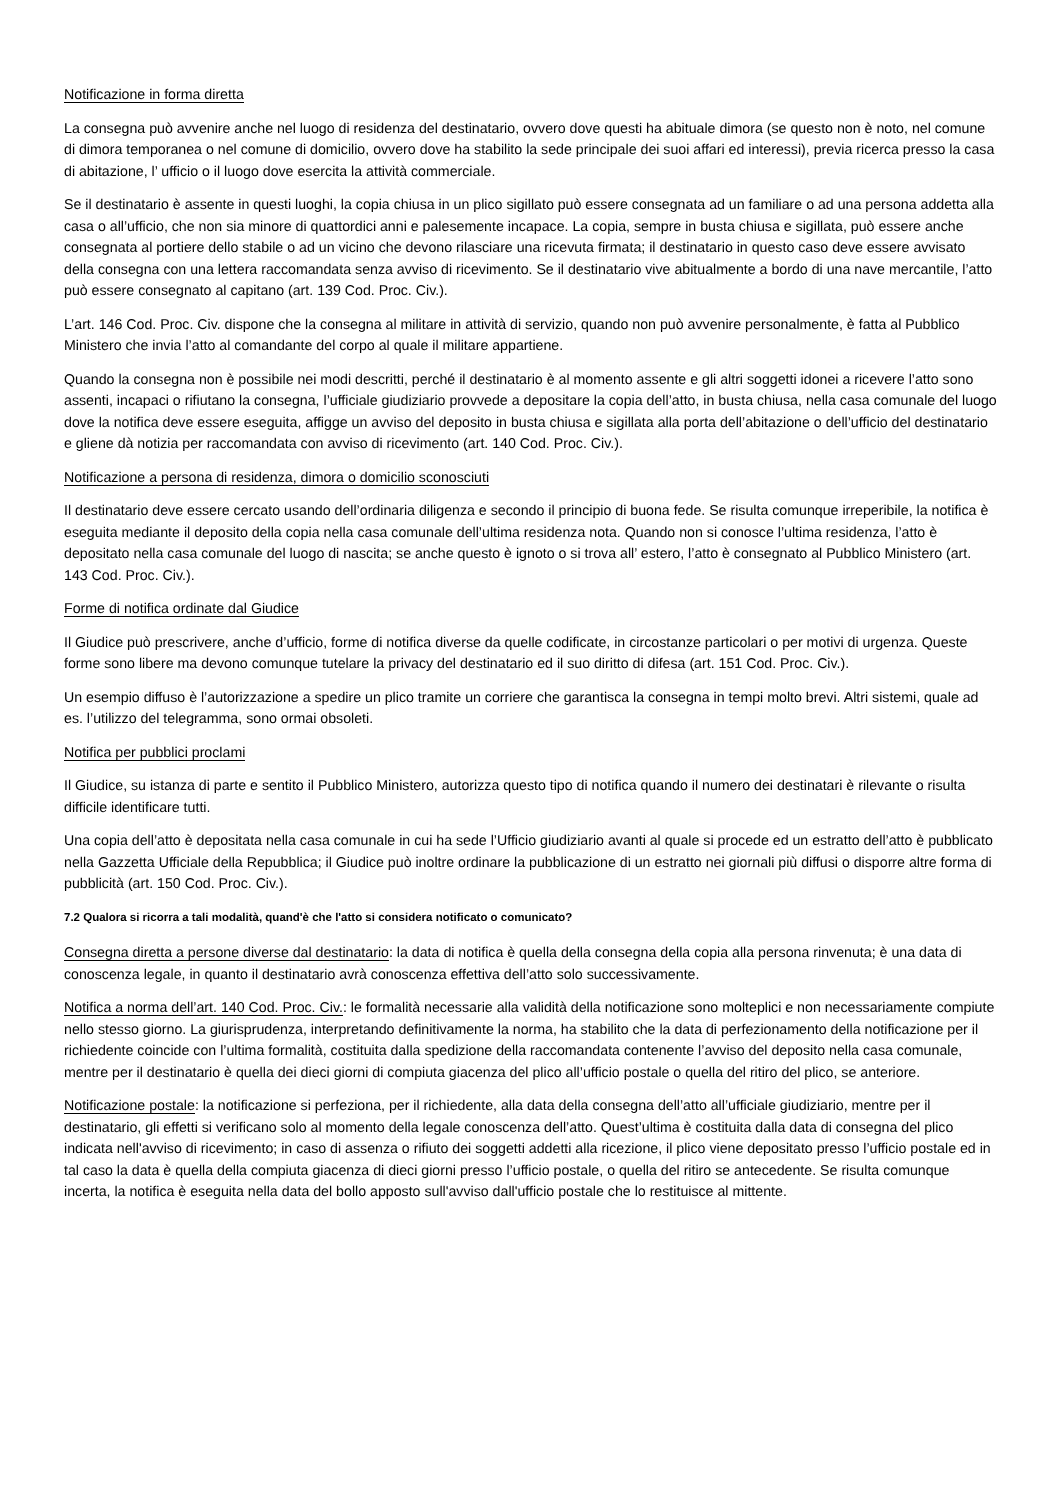Notificazione in forma diretta
La consegna può avvenire anche nel luogo di residenza del destinatario, ovvero dove questi ha abituale dimora (se questo non è noto, nel comune di dimora temporanea o nel comune di domicilio, ovvero dove ha stabilito la sede principale dei suoi affari ed interessi), previa ricerca presso la casa di abitazione, l’ ufficio o il luogo dove esercita la attività commerciale.
Se il destinatario è assente in questi luoghi, la copia chiusa in un plico sigillato può essere consegnata ad un familiare o ad una persona addetta alla casa o all’ufficio, che non sia minore di quattordici anni e palesemente incapace. La copia, sempre in busta chiusa e sigillata, può essere anche consegnata al portiere dello stabile o ad un vicino che devono rilasciare una ricevuta firmata; il destinatario in questo caso deve essere avvisato della consegna con una lettera raccomandata senza avviso di ricevimento. Se il destinatario vive abitualmente a bordo di una nave mercantile, l’atto può essere consegnato al capitano (art. 139 Cod. Proc. Civ.).
L’art. 146 Cod. Proc. Civ. dispone che la consegna al militare in attività di servizio, quando non può avvenire personalmente, è fatta al Pubblico Ministero che invia l’atto al comandante del corpo al quale il militare appartiene.
Quando la consegna non è possibile nei modi descritti, perché il destinatario è al momento assente e gli altri soggetti idonei a ricevere l’atto sono assenti, incapaci o rifiutano la consegna, l’ufficiale giudiziario provvede a depositare la copia dell’atto, in busta chiusa, nella casa comunale del luogo dove la notifica deve essere eseguita, affigge un avviso del deposito in busta chiusa e sigillata alla porta dell’abitazione o dell’ufficio del destinatario e gliene dà notizia per raccomandata con avviso di ricevimento (art. 140 Cod. Proc. Civ.).
Notificazione a persona di residenza, dimora o domicilio sconosciuti
Il destinatario deve essere cercato usando dell’ordinaria diligenza e secondo il principio di buona fede. Se risulta comunque irreperibile, la notifica è eseguita mediante il deposito della copia nella casa comunale dell’ultima residenza nota. Quando non si conosce l’ultima residenza, l’atto è depositato nella casa comunale del luogo di nascita; se anche questo è ignoto o si trova all’ estero, l’atto è consegnato al Pubblico Ministero (art. 143 Cod. Proc. Civ.).
Forme di notifica ordinate dal Giudice
Il Giudice può prescrivere, anche d’ufficio, forme di notifica diverse da quelle codificate, in circostanze particolari o per motivi di urgenza. Queste forme sono libere ma devono comunque tutelare la privacy del destinatario ed il suo diritto di difesa (art. 151 Cod. Proc. Civ.).
Un esempio diffuso è l’autorizzazione a spedire un plico tramite un corriere che garantisca la consegna in tempi molto brevi. Altri sistemi, quale ad es. l’utilizzo del telegramma, sono ormai obsoleti.
Notifica per pubblici proclami
Il Giudice, su istanza di parte e sentito il Pubblico Ministero, autorizza questo tipo di notifica quando il numero dei destinatari è rilevante o risulta difficile identificare tutti.
Una copia dell’atto è depositata nella casa comunale in cui ha sede l’Ufficio giudiziario avanti al quale si procede ed un estratto dell’atto è pubblicato nella Gazzetta Ufficiale della Repubblica; il Giudice può inoltre ordinare la pubblicazione di un estratto nei giornali più diffusi o disporre altre forma di pubblicità (art. 150 Cod. Proc. Civ.).
7.2 Qualora si ricorra a tali modalità, quand'è che l'atto si considera notificato o comunicato?
Consegna diretta a persone diverse dal destinatario: la data di notifica è quella della consegna della copia alla persona rinvenuta; è una data di conoscenza legale, in quanto il destinatario avrà conoscenza effettiva dell’atto solo successivamente.
Notifica a norma dell’art. 140 Cod. Proc. Civ.: le formalità necessarie alla validità della notificazione sono molteplici e non necessariamente compiute nello stesso giorno. La giurisprudenza, interpretando definitivamente la norma, ha stabilito che la data di perfezionamento della notificazione per il richiedente coincide con l’ultima formalità, costituita dalla spedizione della raccomandata contenente l’avviso del deposito nella casa comunale, mentre per il destinatario è quella dei dieci giorni di compiuta giacenza del plico all’ufficio postale o quella del ritiro del plico, se anteriore.
Notificazione postale: la notificazione si perfeziona, per il richiedente, alla data della consegna dell’atto all’ufficiale giudiziario, mentre per il destinatario, gli effetti si verificano solo al momento della legale conoscenza dell’atto. Quest’ultima è costituita dalla data di consegna del plico indicata nell'avviso di ricevimento; in caso di assenza o rifiuto dei soggetti addetti alla ricezione, il plico viene depositato presso l’ufficio postale ed in tal caso la data è quella della compiuta giacenza di dieci giorni presso l’ufficio postale, o quella del ritiro se antecedente. Se risulta comunque incerta, la notifica è eseguita nella data del bollo apposto sull'avviso dall'ufficio postale che lo restituisce al mittente.